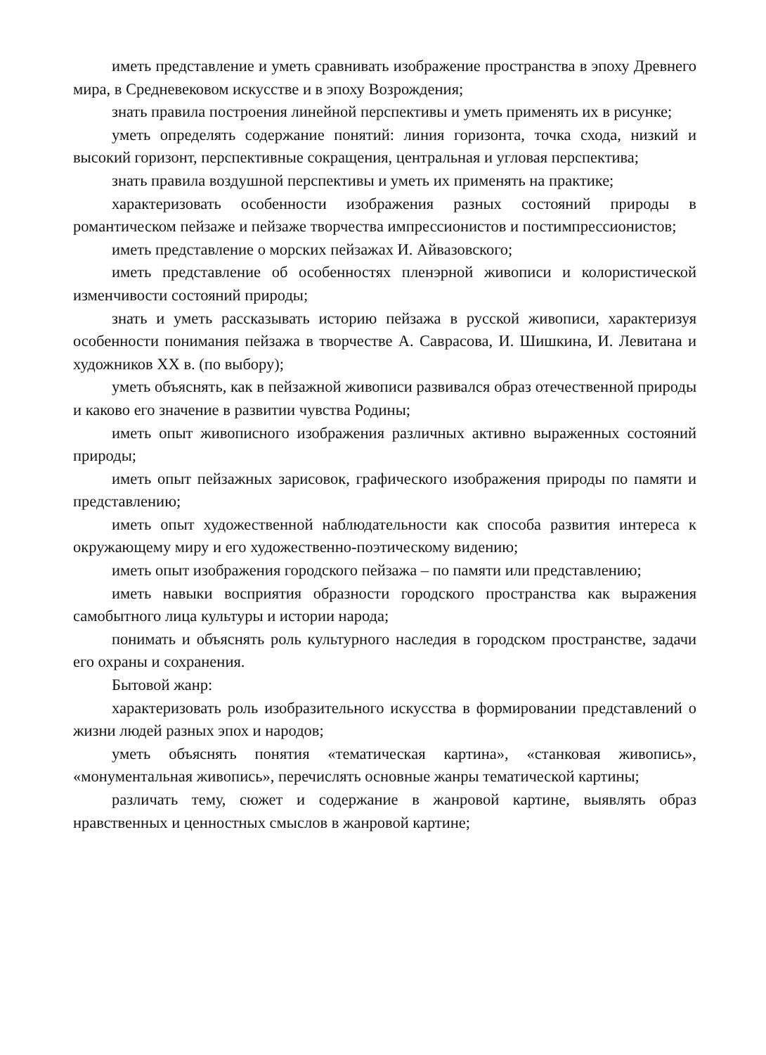иметь представление и уметь сравнивать изображение пространства в эпоху Древнего мира, в Средневековом искусстве и в эпоху Возрождения;
знать правила построения линейной перспективы и уметь применять их в рисунке;
уметь определять содержание понятий: линия горизонта, точка схода, низкий и высокий горизонт, перспективные сокращения, центральная и угловая перспектива;
знать правила воздушной перспективы и уметь их применять на практике;
характеризовать особенности изображения разных состояний природы в романтическом пейзаже и пейзаже творчества импрессионистов и постимпрессионистов;
иметь представление о морских пейзажах И. Айвазовского;
иметь представление об особенностях пленэрной живописи и колористической изменчивости состояний природы;
знать и уметь рассказывать историю пейзажа в русской живописи, характеризуя особенности понимания пейзажа в творчестве А. Саврасова, И. Шишкина, И. Левитана и художников XX в. (по выбору);
уметь объяснять, как в пейзажной живописи развивался образ отечественной природы и каково его значение в развитии чувства Родины;
иметь опыт живописного изображения различных активно выраженных состояний природы;
иметь опыт пейзажных зарисовок, графического изображения природы по памяти и представлению;
иметь опыт художественной наблюдательности как способа развития интереса к окружающему миру и его художественно-поэтическому видению;
иметь опыт изображения городского пейзажа – по памяти или представлению;
иметь навыки восприятия образности городского пространства как выражения самобытного лица культуры и истории народа;
понимать и объяснять роль культурного наследия в городском пространстве, задачи его охраны и сохранения.
Бытовой жанр:
характеризовать роль изобразительного искусства в формировании представлений о жизни людей разных эпох и народов;
уметь объяснять понятия «тематическая картина», «станковая живопись», «монументальная живопись», перечислять основные жанры тематической картины;
различать тему, сюжет и содержание в жанровой картине, выявлять образ нравственных и ценностных смыслов в жанровой картине;